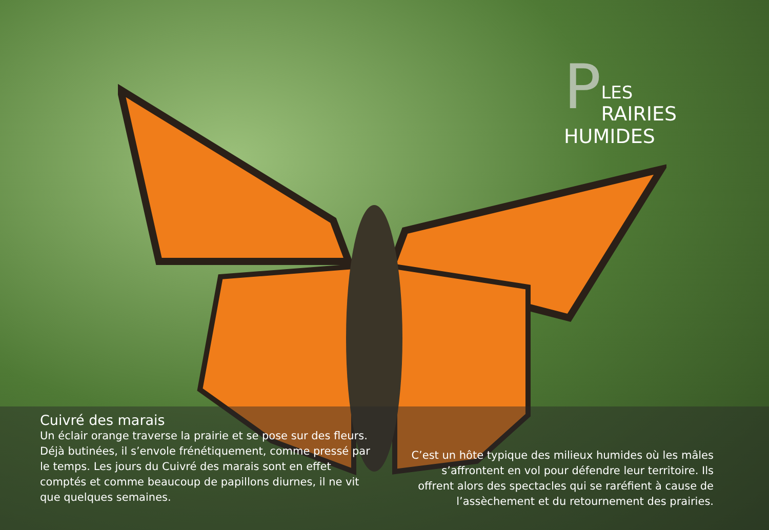P
LES
RAIRIES HUMIDES
Cuivré des marais
Un éclair orange traverse la prairie et se pose sur des fleurs. Déjà butinées, il s’envole frénétiquement, comme pressé par le temps. Les jours du Cuivré des marais sont en effet comptés et comme beaucoup de papillons diurnes, il ne vit que quelques semaines.
C’est un hôte typique des milieux humides où les mâles s’affrontent en vol pour défendre leur territoire. Ils offrent alors des spectacles qui se raréfient à cause de l’assèchement et du retournement des prairies.